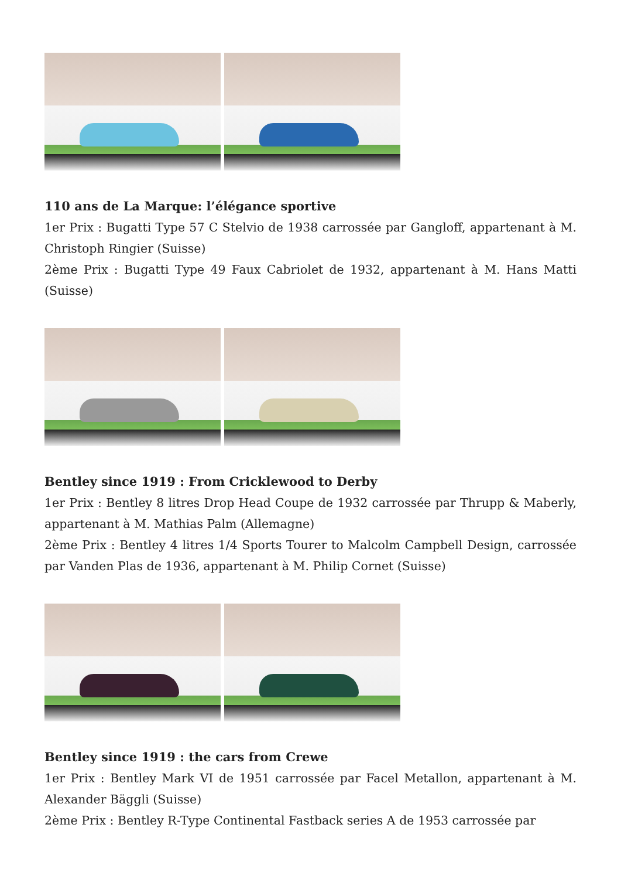110 ans de La Marque: l’élégance sportive
1er Prix : Bugatti Type 57 C Stelvio de 1938 carrossée par Gangloff, appartenant à M. Christoph Ringier (Suisse)
2ème Prix : Bugatti Type 49 Faux Cabriolet de 1932, appartenant à M. Hans Matti (Suisse)
Bentley since 1919 : From Cricklewood to Derby
1er Prix : Bentley 8 litres Drop Head Coupe de 1932 carrossée par Thrupp & Maberly, appartenant à M. Mathias Palm (Allemagne)
2ème Prix : Bentley 4 litres 1/4 Sports Tourer to Malcolm Campbell Design, carrossée par Vanden Plas de 1936, appartenant à M. Philip Cornet (Suisse)
Bentley since 1919 : the cars from Crewe
1er Prix : Bentley Mark VI de 1951 carrossée par Facel Metallon, appartenant à M. Alexander Bäggli (Suisse)
2ème Prix : Bentley R-Type Continental Fastback series A de 1953 carrossée par